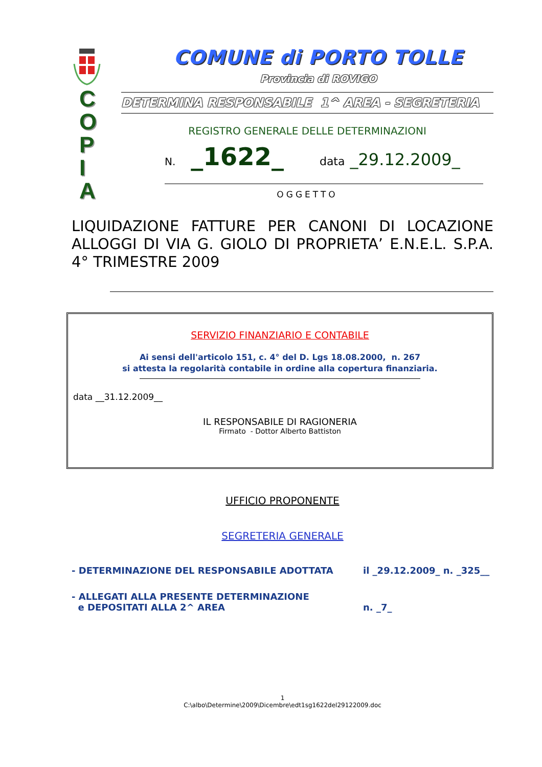COMUNE di PORTO TOLLE
Provincia di ROVIGO
C
O
P
I
A
DETERMINA RESPONSABILE 1^ AREA - SEGRETERIA
REGISTRO GENERALE DELLE DETERMINAZIONI
N. _1622_ data _29.12.2009_
OGGETTO
LIQUIDAZIONE FATTURE PER CANONI DI LOCAZIONE ALLOGGI DI VIA G. GIOLO DI PROPRIETA’ E.N.E.L. S.P.A. 4° TRIMESTRE 2009
SERVIZIO FINANZIARIO E CONTABILE
Ai sensi dell'articolo 151, c. 4° del D. Lgs 18.08.2000, n. 267
si attesta la regolarità contabile in ordine alla copertura finanziaria.
data __31.12.2009__
IL RESPONSABILE DI RAGIONERIA
Firmato - Dottor Alberto Battiston
UFFICIO PROPONENTE
SEGRETERIA GENERALE
- DETERMINAZIONE DEL RESPONSABILE ADOTTATA il _29.12.2009_ n. _325__
- ALLEGATI ALLA PRESENTE DETERMINAZIONE
e DEPOSITATI ALLA 2^ AREA
n. _7_
1
C:\albo\Determine\2009\Dicembre\edt1sg1622del29122009.doc